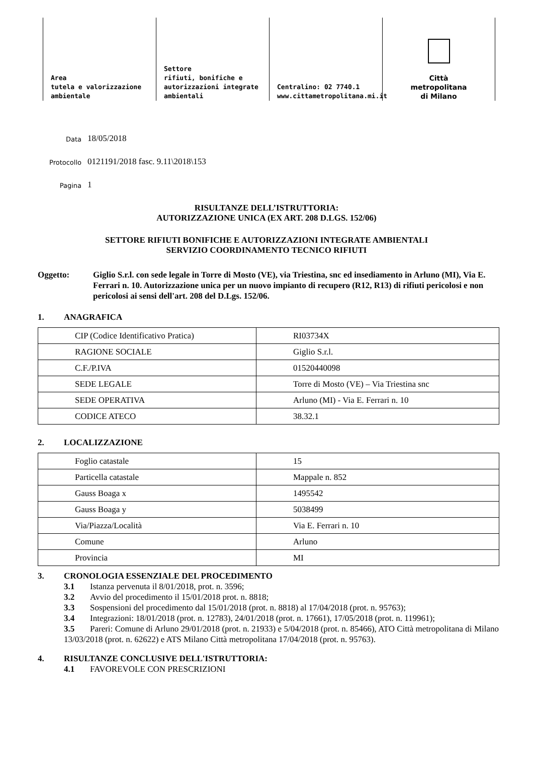Area
tutela e valorizzazione
ambientale
Settore
rifiuti, bonifiche e
autorizzazioni integrate
ambientali
Centralino: 02 7740.1
www.cittametropolitana.mi.it
Città
metropolitana
di Milano
Data
18/05/2018
Protocollo
0121191/2018 fasc. 9.11\2018\153
Pagina
1
RISULTANZE DELL’ISTRUTTORIA:
AUTORIZZAZIONE UNICA (EX ART. 208 D.LGS. 152/06)
SETTORE RIFIUTI BONIFICHE E AUTORIZZAZIONI INTEGRATE AMBIENTALI
SERVIZIO COORDINAMENTO TECNICO RIFIUTI
Oggetto: Giglio S.r.l. con sede legale in Torre di Mosto (VE), via Triestina, snc ed insediamento in Arluno (MI), Via E. Ferrari n. 10. Autorizzazione unica per un nuovo impianto di recupero (R12, R13) di rifiuti pericolosi e non pericolosi ai sensi dell'art. 208 del D.Lgs. 152/06.
1. ANAGRAFICA
| CIP (Codice Identificativo Pratica) | RI03734X |
| RAGIONE SOCIALE | Giglio S.r.l. |
| C.F./P.IVA | 01520440098 |
| SEDE LEGALE | Torre di Mosto (VE) – Via Triestina snc |
| SEDE OPERATIVA | Arluno (MI) - Via E. Ferrari n. 10 |
| CODICE ATECO | 38.32.1 |
2. LOCALIZZAZIONE
| Foglio catastale | 15 |
| Particella catastale | Mappale n. 852 |
| Gauss Boaga x | 1495542 |
| Gauss Boaga y | 5038499 |
| Via/Piazza/Località | Via E. Ferrari n. 10 |
| Comune | Arluno |
| Provincia | MI |
3. CRONOLOGIA ESSENZIALE DEL PROCEDIMENTO
3.1 Istanza pervenuta il 8/01/2018, prot. n. 3596;
3.2 Avvio del procedimento il 15/01/2018 prot. n. 8818;
3.3 Sospensioni del procedimento dal 15/01/2018 (prot. n. 8818) al 17/04/2018 (prot. n. 95763);
3.4 Integrazioni: 18/01/2018 (prot. n. 12783), 24/01/2018 (prot. n. 17661), 17/05/2018 (prot. n. 119961);
3.5 Pareri: Comune di Arluno 29/01/2018 (prot. n. 21933) e 5/04/2018 (prot. n. 85466), ATO Città metropolitana di Milano 13/03/2018 (prot. n. 62622) e ATS Milano Città metropolitana 17/04/2018 (prot. n. 95763).
4. RISULTANZE CONCLUSIVE DELL'ISTRUTTORIA:
4.1 FAVOREVOLE CON PRESCRIZIONI